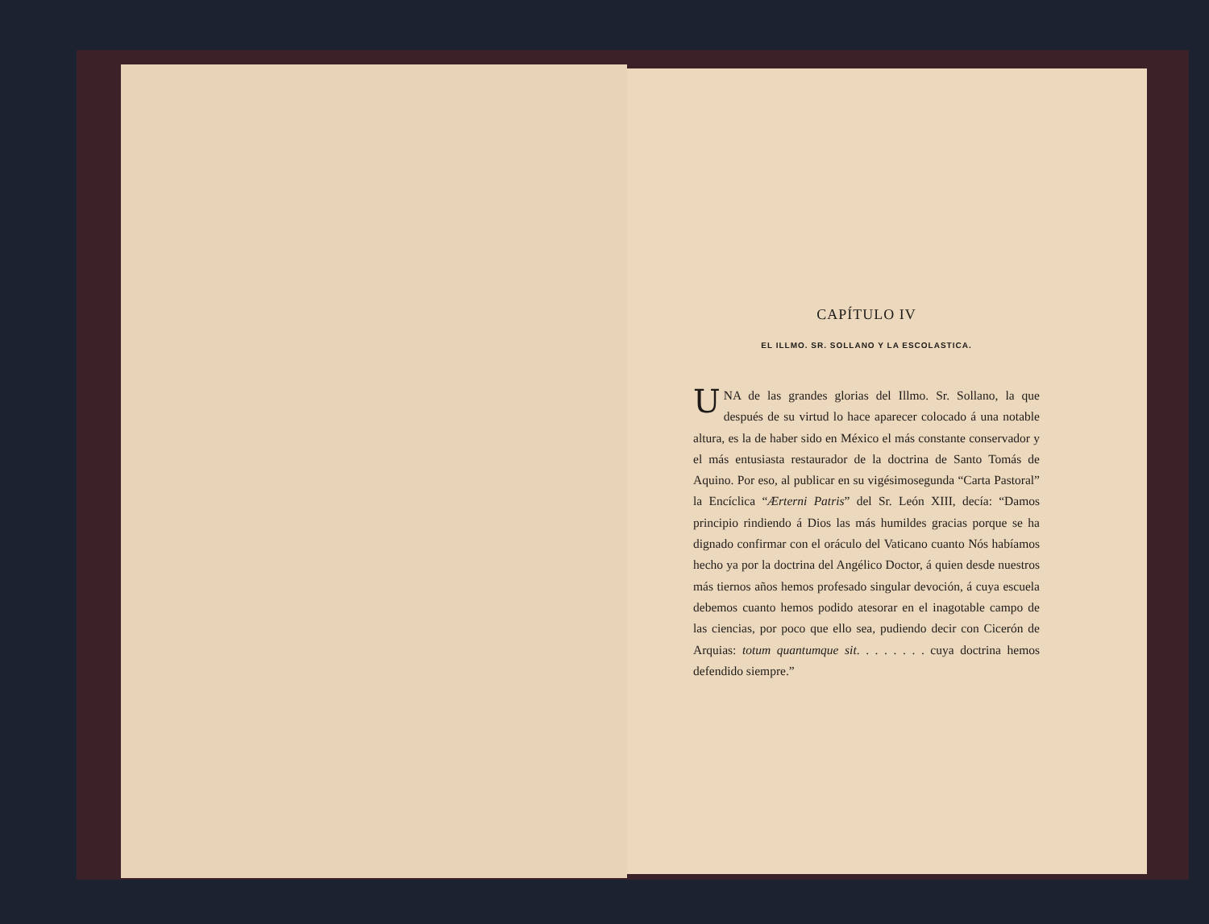CAPÍTULO IV
EL ILLMO. SR. SOLLANO Y LA ESCOLASTICA.
UNA de las grandes glorias del Illmo. Sr. Sollano, la que después de su virtud lo hace aparecer colocado á una notable altura, es la de haber sido en México el más constante conservador y el más entusiasta restaurador de la doctrina de Santo Tomás de Aquino. Por eso, al publicar en su vigésimosegunda “Carta Pastoral” la Encíclica “Ærterni Patris” del Sr. León XIII, decía: “Damos principio rindiendo á Dios las más humildes gracias porque se ha dignado confirmar con el oráculo del Vaticano cuanto Nós habíamos hecho ya por la doctrina del Angélico Doctor, á quien desde nuestros más tiernos años hemos profesado singular devoción, á cuya escuela debemos cuanto hemos podido atesorar en el inagotable campo de las ciencias, por poco que ello sea, pudiendo decir con Cicerón de Arquias: totum quantumque sit. . . . . . . . cuya doctrina hemos defendido siempre.”